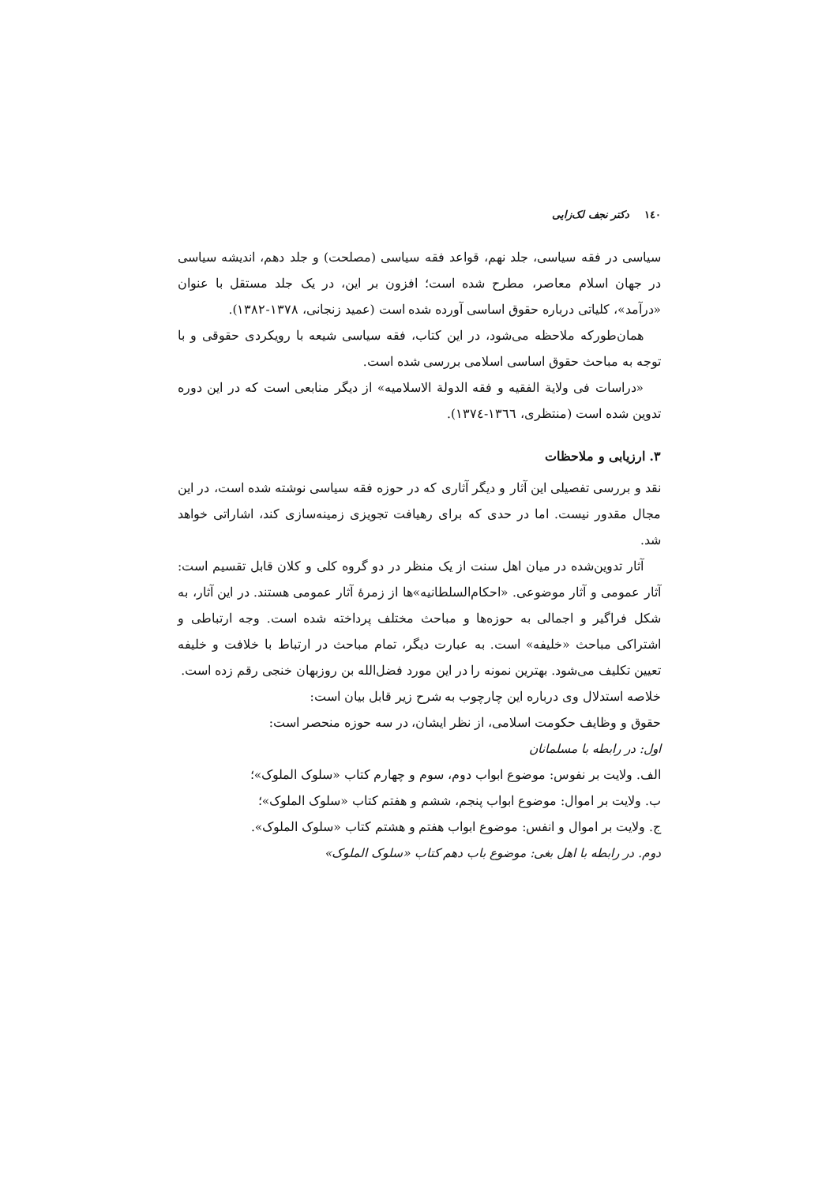١٤٠ دکتر نجف لک‌زایی
سیاسی در فقه سیاسی، جلد نهم، قواعد فقه سیاسی (مصلحت) و جلد دهم، اندیشه سیاسی در جهان اسلام معاصر، مطرح شده است؛ افزون بر این، در یک جلد مستقل با عنوان «درآمد»، کلیاتی درباره حقوق اساسی آورده شده است (عمید زنجانی، ۱۳۷۸-۱۳۸۲).
همان‌طورکه ملاحظه می‌شود، در این کتاب، فقه سیاسی شیعه با رویکردی حقوقی و با توجه به مباحث حقوق اساسی اسلامی بررسی شده است.
«دراسات فی ولایة الفقیه و فقه الدولة الاسلامیه» از دیگر منابعی است که در این دوره تدوین شده است (منتظری، ١٣٦٦-١٣٧٤).
۳. ارزیابی و ملاحظات
نقد و بررسی تفصیلی این آثار و دیگر آثاری که در حوزه فقه سیاسی نوشته شده است، در این مجال مقدور نیست. اما در حدی که برای رهیافت تجویزی زمینه‌سازی کند، اشاراتی خواهد شد.
آثار تدوین‌شده در میان اهل سنت از یک منظر در دو گروه کلی و کلان قابل تقسیم است: آثار عمومی و آثار موضوعی. «احکام‌السلطانیه»ها از زمرهٔ آثار عمومی هستند. در این آثار، به شکل فراگیر و اجمالی به حوزه‌ها و مباحث مختلف پرداخته شده است. وجه ارتباطی و اشتراکی مباحث «خلیفه» است. به عبارت دیگر، تمام مباحث در ارتباط با خلافت و خلیفه تعیین تکلیف می‌شود. بهترین نمونه را در این مورد فضل‌الله بن روزبهان خنجی رقم زده است.
خلاصه استدلال وی درباره این چارچوب به شرح زیر قابل بیان است:
حقوق و وظایف حکومت اسلامی، از نظر ایشان، در سه حوزه منحصر است:
اول: در رابطه با مسلمانان
الف. ولایت بر نفوس: موضوع ابواب دوم، سوم و چهارم کتاب «سلوک الملوک»؛
ب. ولایت بر اموال: موضوع ابواب پنجم، ششم و هفتم کتاب «سلوک الملوک»؛
ج. ولایت بر اموال و انفس: موضوع ابواب هفتم و هشتم کتاب «سلوک الملوک».
دوم. در رابطه با اهل بغی: موضوع باب دهم کتاب «سلوک الملوک»